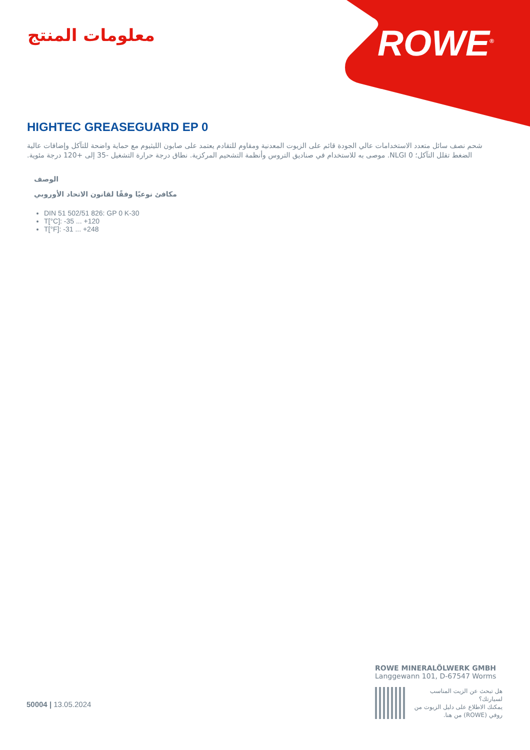معلومات المنتج ROWE<sup>®</sup>
HIGHTEC GREASEGUARD EP 0
شحم نصف سائل متعدد الاستخدامات عالي الجودة قائم على الزيوت المعدنية ومقاوم للتقادم يعتمد على صابون الليثيوم مع حماية واضحة للتآكل وإضافات عالية الضغط تقلل التآكل؛ NLGI 0. موصى به للاستخدام في صناديق التروس وأنظمة التشحيم المركزية. نطاق درجة حرارة التشغيل -35 إلى +120 درجة مئوية.
الوصف
مكافئ نوعيًا وفقًا لقانون الاتحاد الأوروبي
DIN 51 502/51 826: GP 0 K-30
T[°C]: -35 ... +120
T[°F]: -31 ... +248
50004 | 13.05.2024
ROWE MINERALÖLWERK GMBH
Langgewann 101, D-67547 Worms
هل تبحث عن الزيت المناسب لسيارتك؟
يمكنك الاطلاع على دليل الزيوت من روفي (ROWE) من هنا.